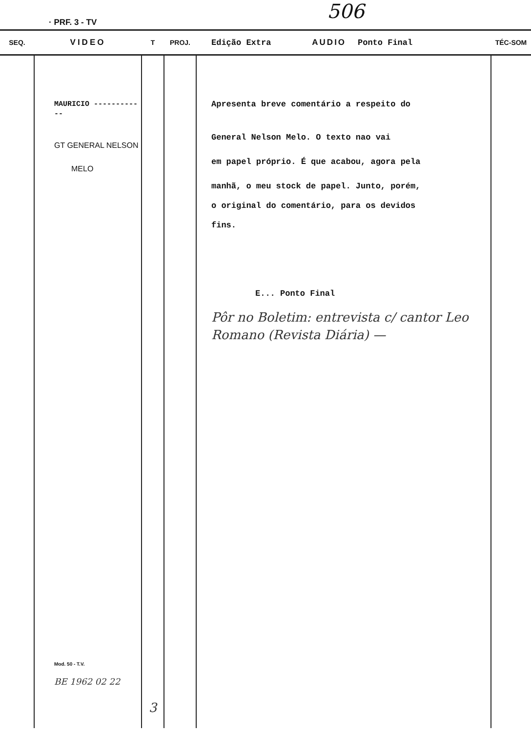· PRF. 3 - TV 506
| SEQ. | VIDEO | T | PROJ. | Edição Extra AUDIO Ponto Final | TÉC-SOM |
| --- | --- | --- | --- | --- | --- |
| | MAURICIO ------------ GT GENERAL NELSON MELO Mod. 50 - T.V. BE 1962 02 22 | 3 | | Apresenta breve comentário a respeito do General Nelson Melo. O texto nao vai em papel próprio. É que acabou, agora pela manhã, o meu stock de papel. Junto, porém, o original do comentário, para os devidos fins. E... Ponto Final Pôr no Boletim: entrevista c/ cantor Leo Romano (Revista Diária) — | |